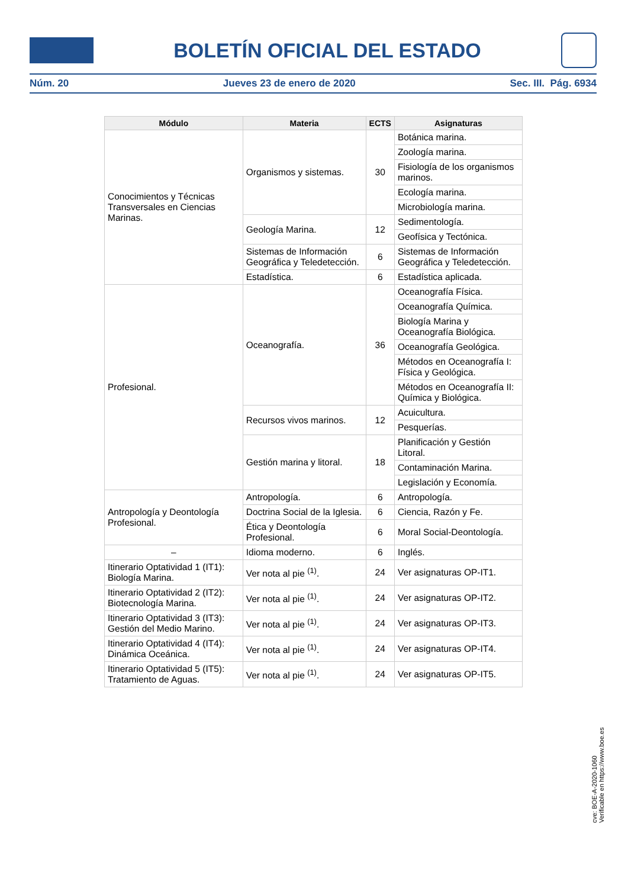BOLETÍN OFICIAL DEL ESTADO
Núm. 20 Jueves 23 de enero de 2020 Sec. III. Pág. 6934
| Módulo | Materia | ECTS | Asignaturas |
| --- | --- | --- | --- |
| Conocimientos y Técnicas Transversales en Ciencias Marinas. | Organismos y sistemas. | 30 | Botánica marina. |
| | | | Zoología marina. |
| | | | Fisiología de los organismos marinos. |
| | | | Ecología marina. |
| | | | Microbiología marina. |
| | Geología Marina. | 12 | Sedimentología. |
| | | | Geofísica y Tectónica. |
| | Sistemas de Información Geográfica y Teledetección. | 6 | Sistemas de Información Geográfica y Teledetección. |
| | Estadística. | 6 | Estadística aplicada. |
| Profesional. | Oceanografía. | 36 | Oceanografía Física. |
| | | | Oceanografía Química. |
| | | | Biología Marina y Oceanografía Biológica. |
| | | | Oceanografía Geológica. |
| | | | Métodos en Oceanografía I: Física y Geológica. |
| | | | Métodos en Oceanografía II: Química y Biológica. |
| | Recursos vivos marinos. | 12 | Acuicultura. |
| | | | Pesquerías. |
| | Gestión marina y litoral. | 18 | Planificación y Gestión Litoral. |
| | | | Contaminación Marina. |
| | | | Legislación y Economía. |
| Antropología y Deontología Profesional. | Antropología. | 6 | Antropología. |
| | Doctrina Social de la Iglesia. | 6 | Ciencia, Razón y Fe. |
| | Ética y Deontología Profesional. | 6 | Moral Social-Deontología. |
| – | Idioma moderno. | 6 | Inglés. |
| Itinerario Optatividad 1 (IT1): Biología Marina. | Ver nota al pie <sup>(1)</sup>. | 24 | Ver asignaturas OP-IT1. |
| Itinerario Optatividad 2 (IT2): Biotecnología Marina. | Ver nota al pie <sup>(1)</sup>. | 24 | Ver asignaturas OP-IT2. |
| Itinerario Optatividad 3 (IT3): Gestión del Medio Marino. | Ver nota al pie <sup>(1)</sup>. | 24 | Ver asignaturas OP-IT3. |
| Itinerario Optatividad 4 (IT4): Dinámica Oceánica. | Ver nota al pie <sup>(1)</sup>. | 24 | Ver asignaturas OP-IT4. |
| Itinerario Optatividad 5 (IT5): Tratamiento de Aguas. | Ver nota al pie <sup>(1)</sup>. | 24 | Ver asignaturas OP-IT5. |
cve: BOE-A-2020-1060
Verificable en https://www.boe.es